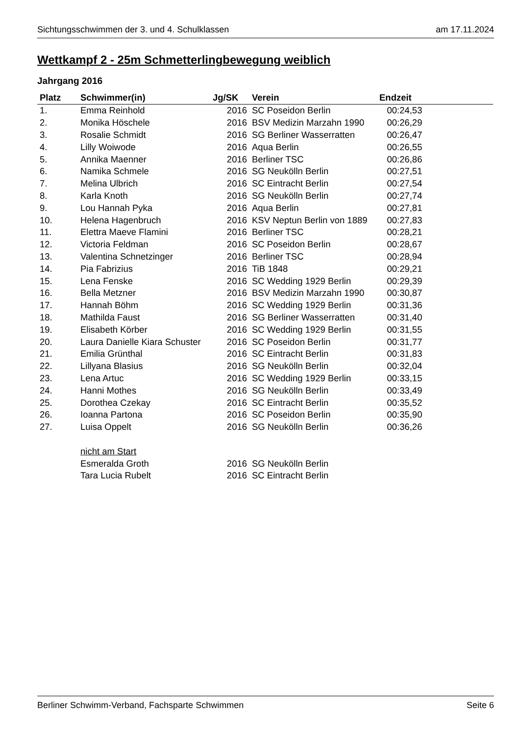Sichtungsschwimmen der 3. und 4. Schulklassen am 17.11.2024
Wettkampf 2 - 25m Schmetterlingbewegung weiblich
Jahrgang 2016
| Platz | Schwimmer(in) | Jg/SK | Verein | Endzeit |
| --- | --- | --- | --- | --- |
| 1. | Emma Reinhold | 2016 | SC Poseidon Berlin | 00:24,53 |
| 2. | Monika Höschele | 2016 | BSV Medizin Marzahn 1990 | 00:26,29 |
| 3. | Rosalie Schmidt | 2016 | SG Berliner Wasserratten | 00:26,47 |
| 4. | Lilly Woiwode | 2016 | Aqua Berlin | 00:26,55 |
| 5. | Annika Maenner | 2016 | Berliner TSC | 00:26,86 |
| 6. | Namika Schmele | 2016 | SG Neukölln Berlin | 00:27,51 |
| 7. | Melina Ulbrich | 2016 | SC Eintracht Berlin | 00:27,54 |
| 8. | Karla Knoth | 2016 | SG Neukölln Berlin | 00:27,74 |
| 9. | Lou Hannah Pyka | 2016 | Aqua Berlin | 00:27,81 |
| 10. | Helena Hagenbruch | 2016 | KSV Neptun Berlin von 1889 | 00:27,83 |
| 11. | Elettra Maeve Flamini | 2016 | Berliner TSC | 00:28,21 |
| 12. | Victoria Feldman | 2016 | SC Poseidon Berlin | 00:28,67 |
| 13. | Valentina Schnetzinger | 2016 | Berliner TSC | 00:28,94 |
| 14. | Pia Fabrizius | 2016 | TiB 1848 | 00:29,21 |
| 15. | Lena Fenske | 2016 | SC Wedding 1929 Berlin | 00:29,39 |
| 16. | Bella Metzner | 2016 | BSV Medizin Marzahn 1990 | 00:30,87 |
| 17. | Hannah Böhm | 2016 | SC Wedding 1929 Berlin | 00:31,36 |
| 18. | Mathilda Faust | 2016 | SG Berliner Wasserratten | 00:31,40 |
| 19. | Elisabeth Körber | 2016 | SC Wedding 1929 Berlin | 00:31,55 |
| 20. | Laura Danielle Kiara Schuster | 2016 | SC Poseidon Berlin | 00:31,77 |
| 21. | Emilia Grünthal | 2016 | SC Eintracht Berlin | 00:31,83 |
| 22. | Lillyana Blasius | 2016 | SG Neukölln Berlin | 00:32,04 |
| 23. | Lena Artuc | 2016 | SC Wedding 1929 Berlin | 00:33,15 |
| 24. | Hanni Mothes | 2016 | SG Neukölln Berlin | 00:33,49 |
| 25. | Dorothea Czekay | 2016 | SC Eintracht Berlin | 00:35,52 |
| 26. | Ioanna Partona | 2016 | SC Poseidon Berlin | 00:35,90 |
| 27. | Luisa Oppelt | 2016 | SG Neukölln Berlin | 00:36,26 |
| | nicht am Start | | | |
| | Esmeralda Groth | 2016 | SG Neukölln Berlin | |
| | Tara Lucia Rubelt | 2016 | SC Eintracht Berlin | |
Berliner Schwimm-Verband, Fachsparte Schwimmen Seite 6